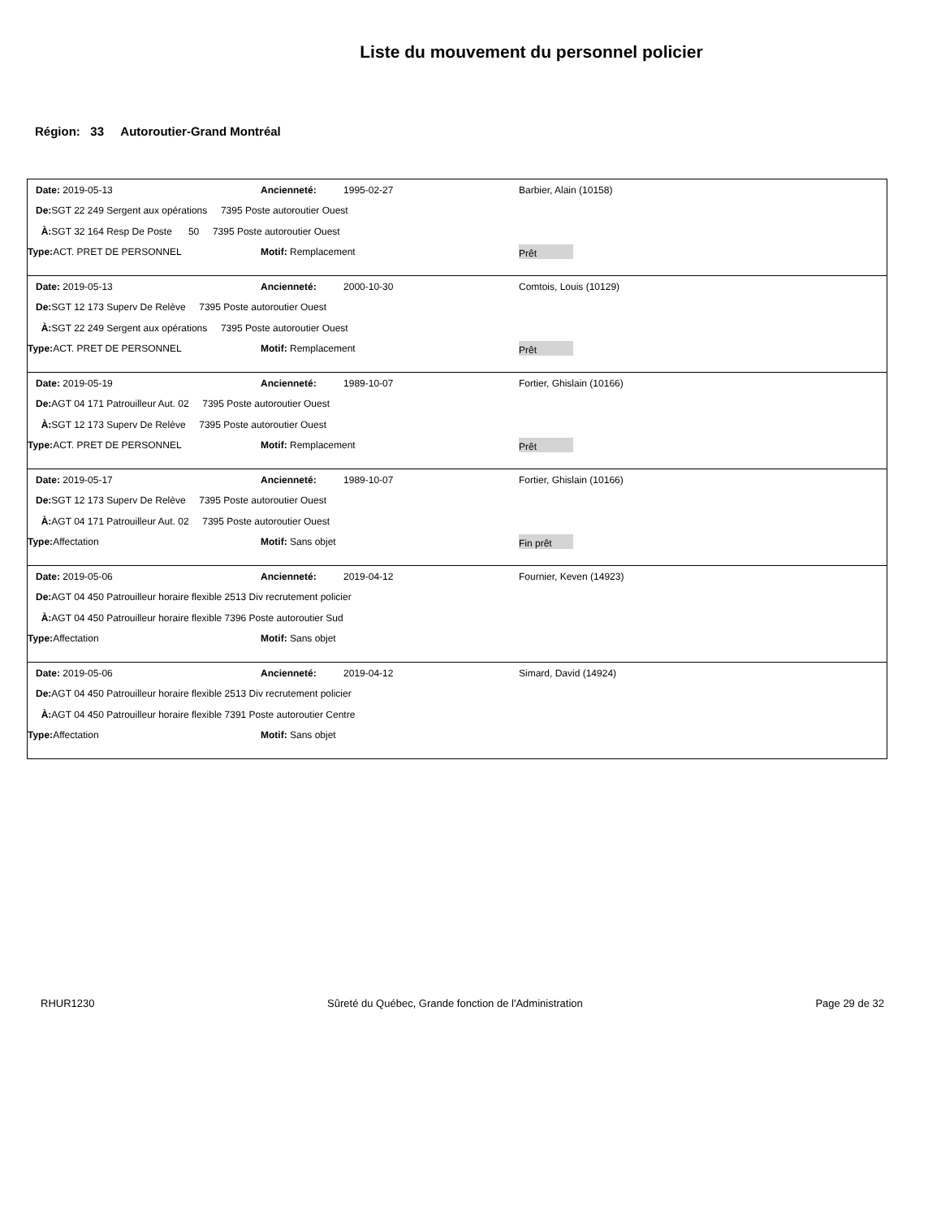Liste du mouvement du personnel policier
Région: 33 Autoroutier-Grand Montréal
Date: 2019-05-13 Ancienneté: 1995-02-27 Barbier, Alain (10158)
De: SGT 22 249 Sergent aux opérations 7395 Poste autoroutier Ouest
À: SGT 32 164 Resp De Poste 50 7395 Poste autoroutier Ouest
Type: ACT. PRET DE PERSONNEL Motif: Remplacement
Prêt
Date: 2019-05-13 Ancienneté: 2000-10-30 Comtois, Louis (10129)
De: SGT 12 173 Superv De Relève 7395 Poste autoroutier Ouest
À: SGT 22 249 Sergent aux opérations 7395 Poste autoroutier Ouest
Type: ACT. PRET DE PERSONNEL Motif: Remplacement
Prêt
Date: 2019-05-19 Ancienneté: 1989-10-07 Fortier, Ghislain (10166)
De: AGT 04 171 Patrouilleur Aut. 02 7395 Poste autoroutier Ouest
À: SGT 12 173 Superv De Relève 7395 Poste autoroutier Ouest
Type: ACT. PRET DE PERSONNEL Motif: Remplacement
Prêt
Date: 2019-05-17 Ancienneté: 1989-10-07 Fortier, Ghislain (10166)
De: SGT 12 173 Superv De Relève 7395 Poste autoroutier Ouest
À: AGT 04 171 Patrouilleur Aut. 02 7395 Poste autoroutier Ouest
Type: Affectation Motif: Sans objet
Fin prêt
Date: 2019-05-06 Ancienneté: 2019-04-12 Fournier, Keven (14923)
De: AGT 04 450 Patrouilleur horaire flexible 2513 Div recrutement policier
À: AGT 04 450 Patrouilleur horaire flexible 7396 Poste autoroutier Sud
Type: Affectation Motif: Sans objet
Date: 2019-05-06 Ancienneté: 2019-04-12 Simard, David (14924)
De: AGT 04 450 Patrouilleur horaire flexible 2513 Div recrutement policier
À: AGT 04 450 Patrouilleur horaire flexible 7391 Poste autoroutier Centre
Type: Affectation Motif: Sans objet
RHUR1230 Sûreté du Québec, Grande fonction de l'Administration Page 29 de 32